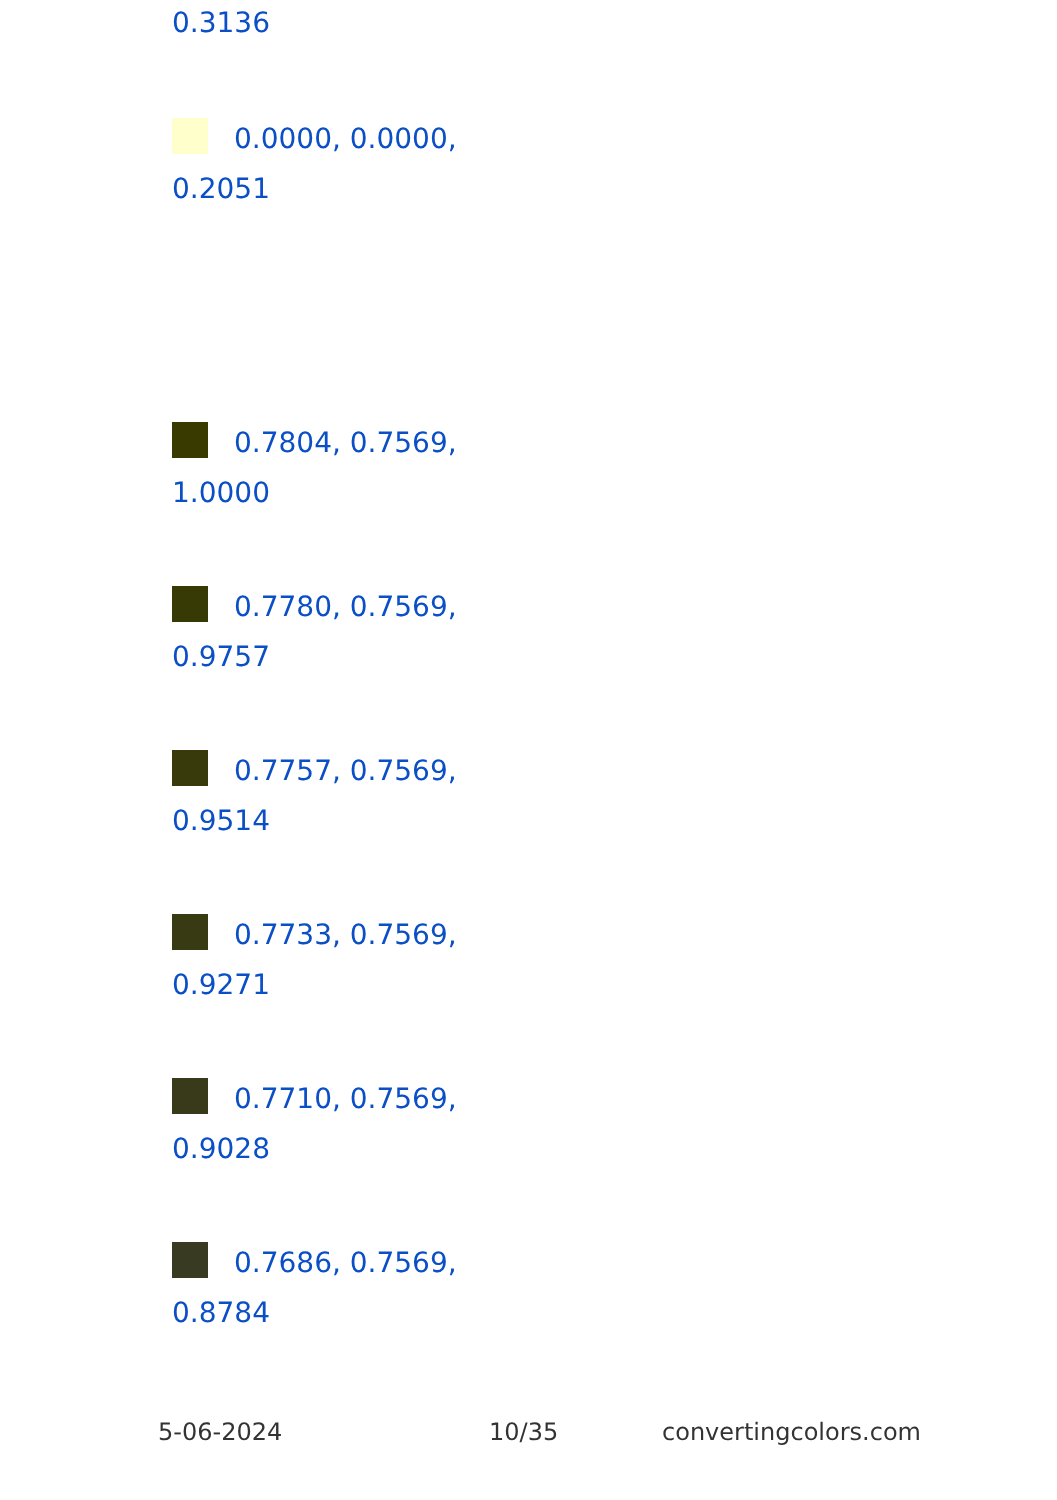0.3136
0.0000, 0.0000, 0.2051
0.7804, 0.7569, 1.0000
0.7780, 0.7569, 0.9757
0.7757, 0.7569, 0.9514
0.7733, 0.7569, 0.9271
0.7710, 0.7569, 0.9028
0.7686, 0.7569, 0.8784
5-06-2024 10/35 convertingcolors.com